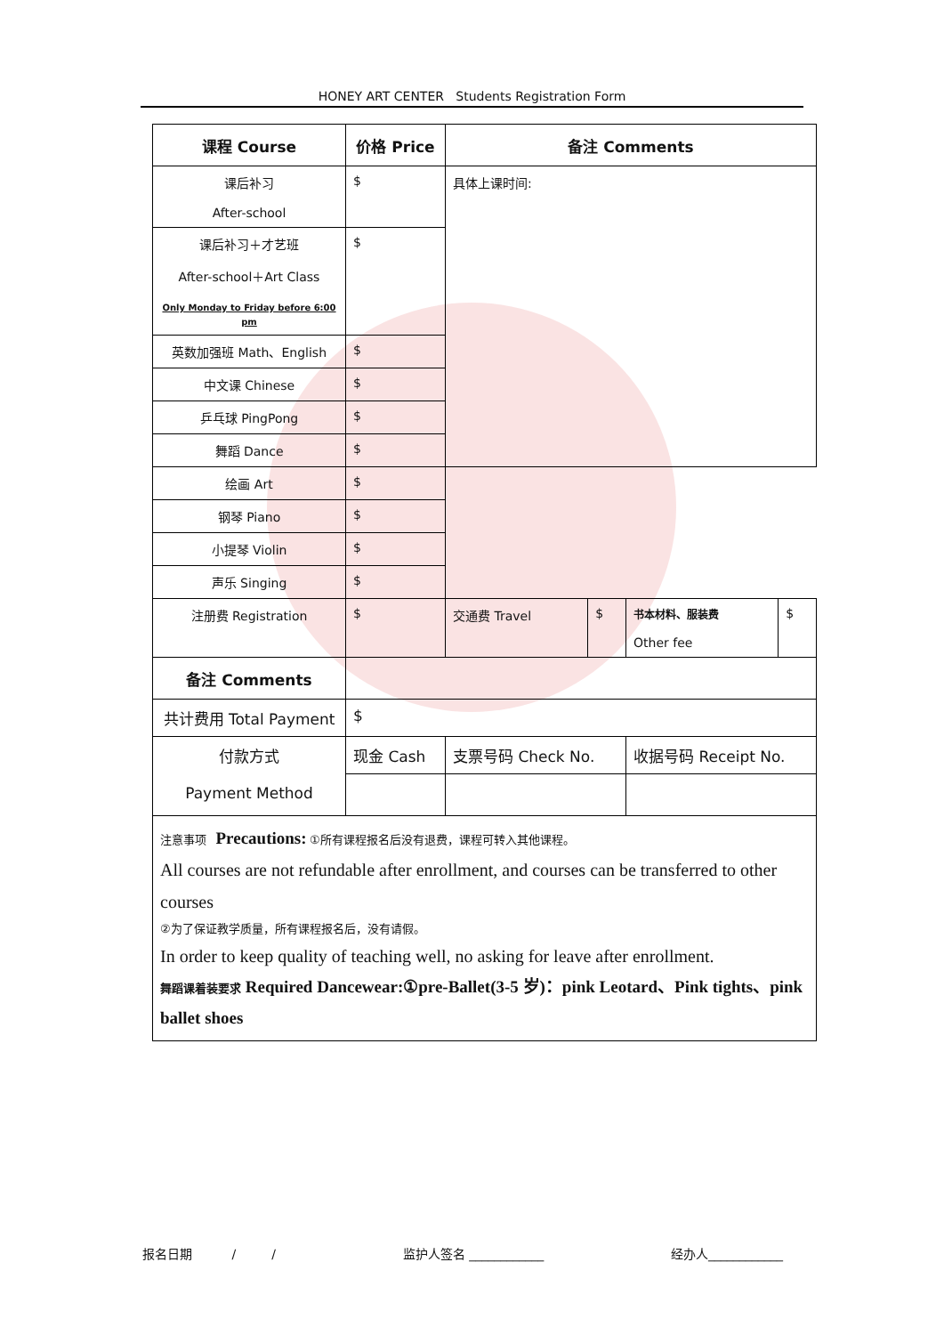HONEY ART CENTER Students Registration Form
| 课程 Course | 价格 Price | 备注 Comments | | | | | |
| --- | --- | --- | --- | --- | --- | --- | --- |
| 课后补习 After-school | $ | 具体上课时间: | | | | | |
| 课后补习＋才艺班 After-school＋Art Class Only Monday to Friday before 6:00 pm | $ | | | | | | |
| 英数加强班 Math、English | $ | | | | | | |
| 中文课 Chinese | $ | | | | | | |
| 乒乓球 PingPong | $ | | | | | | |
| 舞蹈 Dance | $ | | | | | | |
| 绘画 Art | $ | | | | | | |
| 钢琴 Piano | $ | | | | | | |
| 小提琴 Violin | $ | | | | | | |
| 声乐 Singing | $ | | | | | | |
| 注册费 Registration | $ | | | 交通费 Travel | $ | 书本材料、服装费 Other fee | $ |
| 备注 Comments | | | | | | | |
| 共计费用 Total Payment | $ | | | | | | |
| 付款方式 Payment Method | 现金 Cash | 支票号码 Check No. | 收据号码 Receipt No. | | | | |
| 注意事项 Precautions: ①所有课程报名后没有退费，课程可转入其他课程。 All courses are not refundable after enrollment, and courses can be transferred to other courses ②为了保证教学质量，所有课程报名后，没有请假。 In order to keep quality of teaching well, no asking for leave after enrollment. 舞蹈课着装要求 Required Dancewear:①pre-Ballet(3-5 岁)：pink Leotard、Pink tights、pink ballet shoes | | | | | | | |
报名日期 / / 监护人签名 ____________ 经办人____________